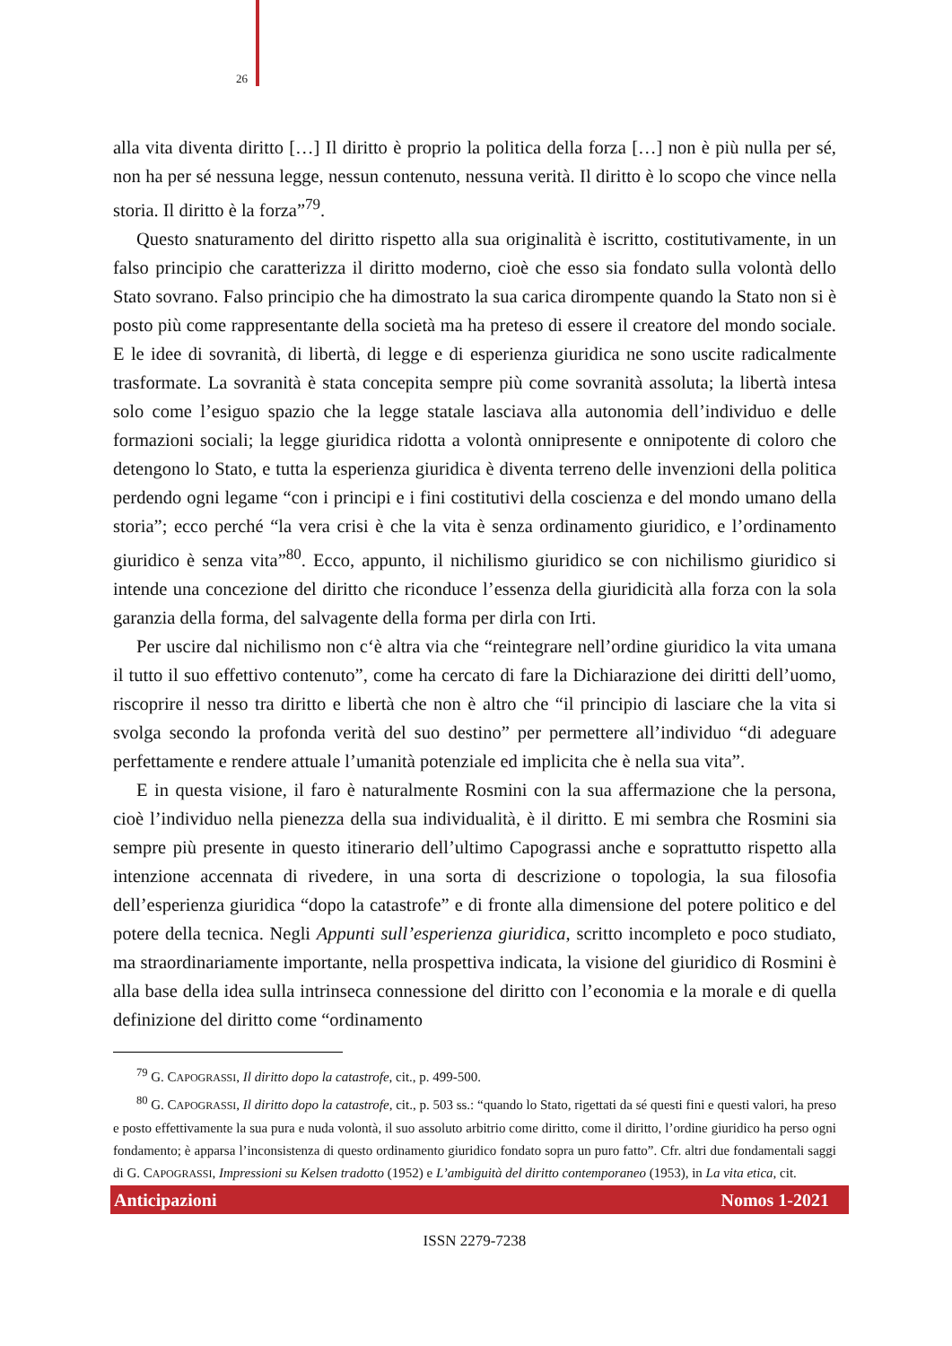26
alla vita diventa diritto […] Il diritto è proprio la politica della forza […] non è più nulla per sé, non ha per sé nessuna legge, nessun contenuto, nessuna verità. Il diritto è lo scopo che vince nella storia. Il diritto è la forza”<sup>79</sup>.
Questo snaturamento del diritto rispetto alla sua originalità è iscritto, costitutivamente, in un falso principio che caratterizza il diritto moderno, cioè che esso sia fondato sulla volontà dello Stato sovrano. Falso principio che ha dimostrato la sua carica dirompente quando la Stato non si è posto più come rappresentante della società ma ha preteso di essere il creatore del mondo sociale. E le idee di sovranità, di libertà, di legge e di esperienza giuridica ne sono uscite radicalmente trasformate. La sovranità è stata concepita sempre più come sovranità assoluta; la libertà intesa solo come l’esiguo spazio che la legge statale lasciava alla autonomia dell’individuo e delle formazioni sociali; la legge giuridica ridotta a volontà onnipresente e onnipotente di coloro che detengono lo Stato, e tutta la esperienza giuridica è diventa terreno delle invenzioni della politica perdendo ogni legame “con i principi e i fini costitutivi della coscienza e del mondo umano della storia”; ecco perché “la vera crisi è che la vita è senza ordinamento giuridico, e l’ordinamento giuridico è senza vita”<sup>80</sup>. Ecco, appunto, il nichilismo giuridico se con nichilismo giuridico si intende una concezione del diritto che riconduce l’essenza della giuridicità alla forza con la sola garanzia della forma, del salvagente della forma per dirla con Irti.
Per uscire dal nichilismo non c‘è altra via che “reintegrare nell’ordine giuridico la vita umana il tutto il suo effettivo contenuto”, come ha cercato di fare la Dichiarazione dei diritti dell’uomo, riscoprire il nesso tra diritto e libertà che non è altro che “il principio di lasciare che la vita si svolga secondo la profonda verità del suo destino” per permettere all’individuo “di adeguare perfettamente e rendere attuale l’umanità potenziale ed implicita che è nella sua vita”.
E in questa visione, il faro è naturalmente Rosmini con la sua affermazione che la persona, cioè l’individuo nella pienezza della sua individualità, è il diritto. E mi sembra che Rosmini sia sempre più presente in questo itinerario dell’ultimo Capograssi anche e soprattutto rispetto alla intenzione accennata di rivedere, in una sorta di descrizione o topologia, la sua filosofia dell’esperienza giuridica “dopo la catastrofe” e di fronte alla dimensione del potere politico e del potere della tecnica. Negli Appunti sull’esperienza giuridica, scritto incompleto e poco studiato, ma straordinariamente importante, nella prospettiva indicata, la visione del giuridico di Rosmini è alla base della idea sulla intrinseca connessione del diritto con l’economia e la morale e di quella definizione del diritto come “ordinamento
<sup>79</sup> G. CAPOGRASSI, Il diritto dopo la catastrofe, cit., p. 499-500.
<sup>80</sup> G. CAPOGRASSI, Il diritto dopo la catastrofe, cit., p. 503 ss.: “quando lo Stato, rigettati da sé questi fini e questi valori, ha preso e posto effettivamente la sua pura e nuda volontà, il suo assoluto arbitrio come diritto, come il diritto, l’ordine giuridico ha perso ogni fondamento; è apparsa l’inconsistenza di questo ordinamento giuridico fondato sopra un puro fatto”. Cfr. altri due fondamentali saggi di G. CAPOGRASSI, Impressioni su Kelsen tradotto (1952) e L’ambiguità del diritto contemporaneo (1953), in La vita etica, cit.
Anticipazioni Nomos 1-2021
ISSN 2279-7238